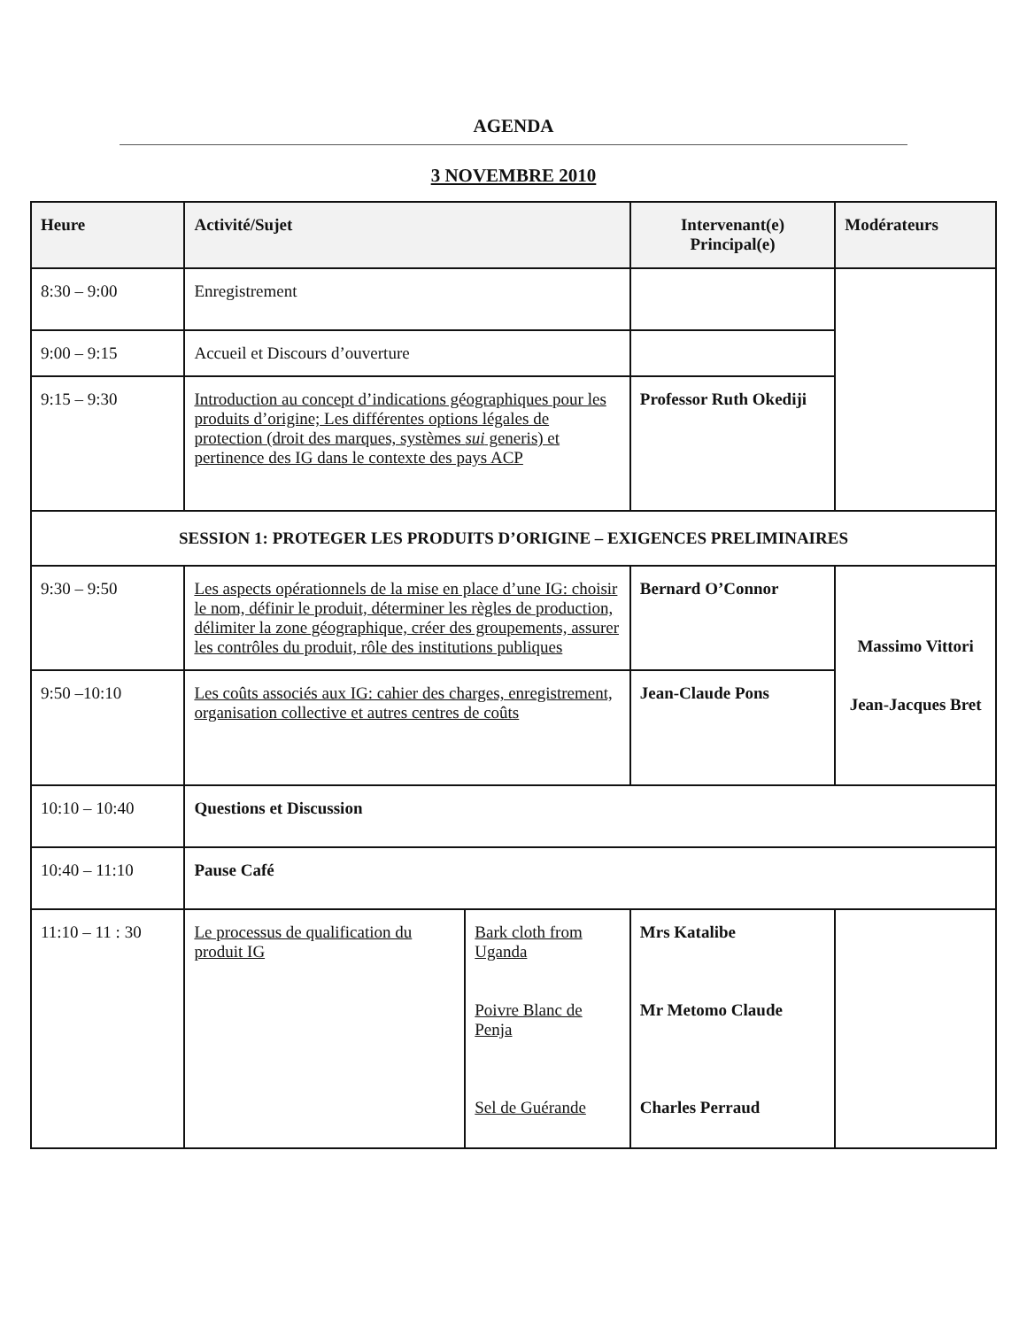AGENDA
3 NOVEMBRE 2010
| Heure | Activité/Sujet | | Intervenant(e) Principal(e) | Modérateurs |
| --- | --- | --- | --- | --- |
| 8:30 – 9:00 | Enregistrement | | | |
| 9:00 – 9:15 | Accueil et Discours d’ouverture | | | |
| 9:15 – 9:30 | Introduction au concept d’indications géographiques pour les produits d’origine; Les différentes options légales de protection (droit des marques, systèmes sui generis) et pertinence des IG dans le contexte des pays ACP | | Professor Ruth Okediji | |
| SESSION 1: PROTEGER LES PRODUITS D’ORIGINE – EXIGENCES PRELIMINAIRES | | | | |
| 9:30 – 9:50 | Les aspects opérationnels de la mise en place d’une IG: choisir le nom, définir le produit, déterminer les règles de production, délimiter la zone géographique, créer des groupements, assurer les contrôles du produit, rôle des institutions publiques | | Bernard O’Connor | Massimo Vittori Jean-Jacques Bret |
| 9:50 –10:10 | Les coûts associés aux IG: cahier des charges, enregistrement, organisation collective et autres centres de coûts | | Jean-Claude Pons | |
| 10:10 – 10:40 | Questions et Discussion | | | |
| 10:40 – 11:10 | Pause Café | | | |
| 11:10 – 11 : 30 | Le processus de qualification du produit IG | Bark cloth from Uganda Poivre Blanc de Penja Sel de Guérande | Mrs Katalibe Mr Metomo Claude Charles Perraud | |